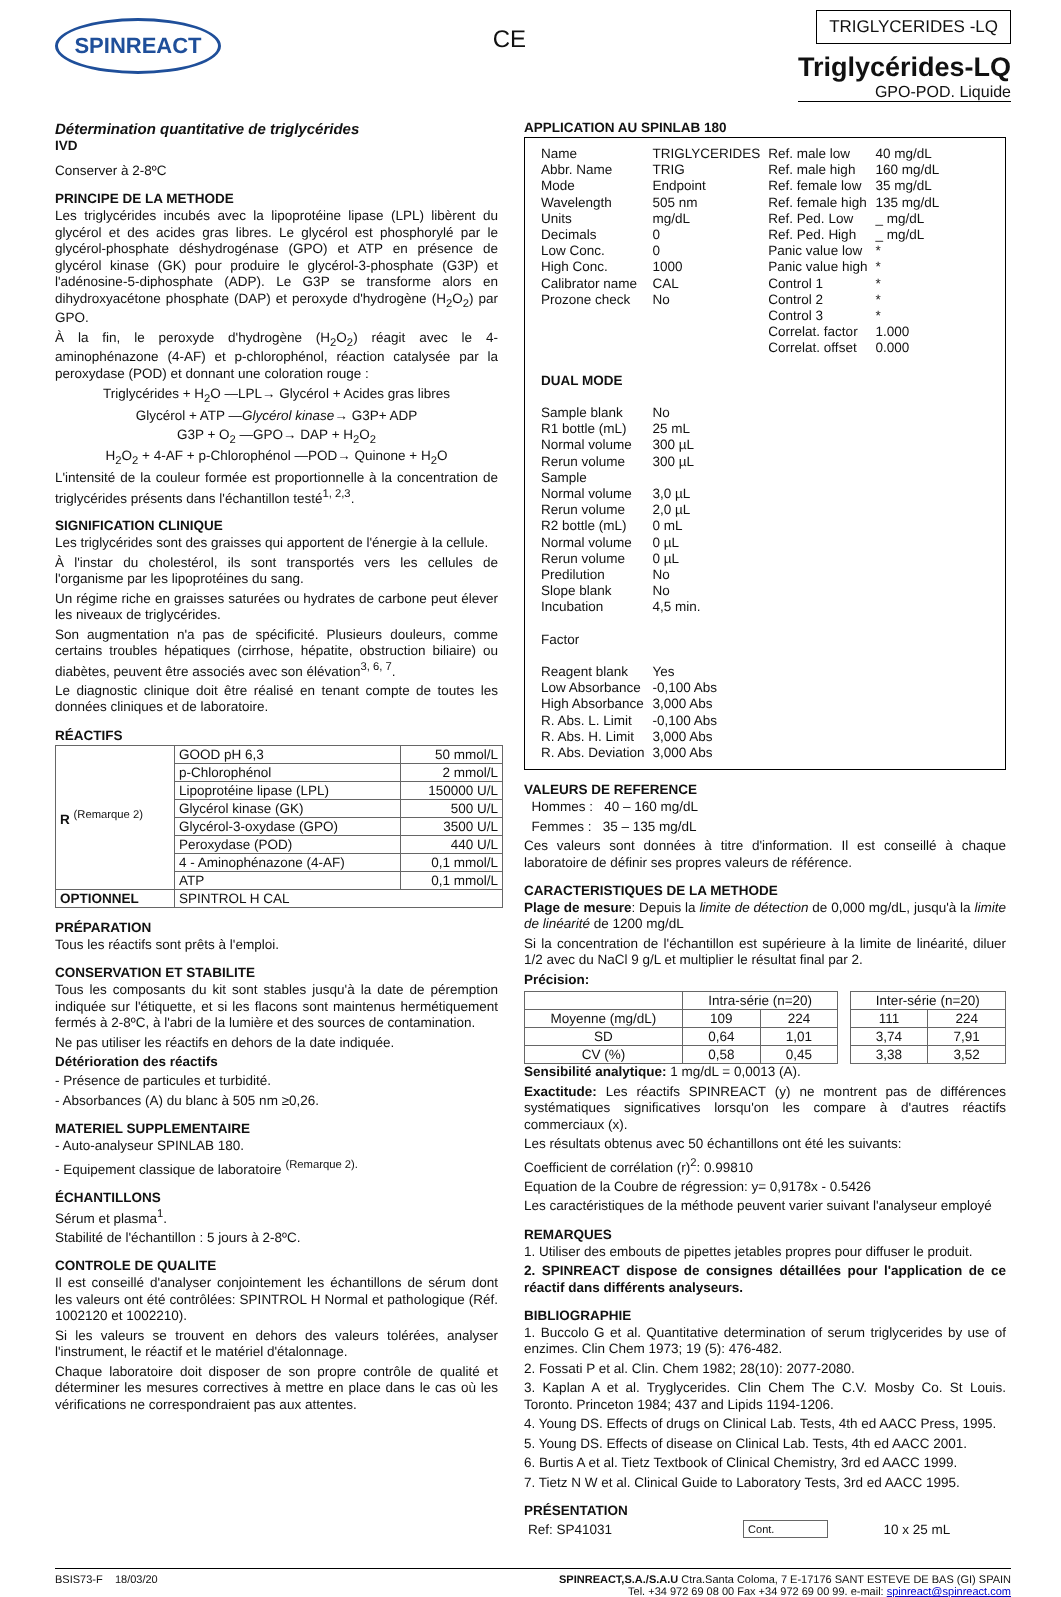SPINREACT
CE
TRIGLYCERIDES -LQ
Triglycérides-LQ
GPO-POD. Liquide
Détermination quantitative de triglycérides
IVD
Conserver à 2-8ºC
PRINCIPE DE LA METHODE
Les triglycérides incubés avec la lipoprotéine lipase (LPL) libèrent du glycérol et des acides gras libres. Le glycérol est phosphorylé par le glycérol-phosphate déshydrogénase (GPO) et ATP en présence de glycérol kinase (GK) pour produire le glycérol-3-phosphate (G3P) et l'adénosine-5-diphosphate (ADP). Le G3P se transforme alors en dihydroxyacétone phosphate (DAP) et peroxyde d'hydrogène (H<sub>2</sub>O<sub>2</sub>) par GPO.
À la fin, le peroxyde d'hydrogène (H<sub>2</sub>O<sub>2</sub>) réagit avec le 4-aminophénazone (4-AF) et p-chlorophénol, réaction catalysée par la peroxydase (POD) et donnant une coloration rouge :
Triglycérides + H<sub>2</sub>O —LPL→ Glycérol + Acides gras libres
Glycérol + ATP —Glycérol kinase→ G3P+ ADP
G3P + O<sub>2</sub> —GPO→ DAP + H<sub>2</sub>O<sub>2</sub>
H<sub>2</sub>O<sub>2</sub> + 4-AF + p-Chlorophénol —POD→ Quinone + H<sub>2</sub>O
L'intensité de la couleur formée est proportionnelle à la concentration de triglycérides présents dans l'échantillon testé<sup>1, 2,3</sup>.
SIGNIFICATION CLINIQUE
Les triglycérides sont des graisses qui apportent de l'énergie à la cellule.
À l'instar du cholestérol, ils sont transportés vers les cellules de l'organisme par les lipoprotéines du sang.
Un régime riche en graisses saturées ou hydrates de carbone peut élever les niveaux de triglycérides.
Son augmentation n'a pas de spécificité. Plusieurs douleurs, comme certains troubles hépatiques (cirrhose, hépatite, obstruction biliaire) ou diabètes, peuvent être associés avec son élévation<sup>3, 6, 7</sup>.
Le diagnostic clinique doit être réalisé en tenant compte de toutes les données cliniques et de laboratoire.
RÉACTIFS
| R <sup>(Remarque 2)</sup> | GOOD pH 6,3 | 50 mmol/L |
| | p-Chlorophénol | 2 mmol/L |
| | Lipoprotéine lipase (LPL) | 150000 U/L |
| | Glycérol kinase (GK) | 500 U/L |
| | Glycérol-3-oxydase (GPO) | 3500 U/L |
| | Peroxydase (POD) | 440 U/L |
| | 4 - Aminophénazone (4-AF) | 0,1 mmol/L |
| | ATP | 0,1 mmol/L |
| OPTIONNEL | SPINTROL H CAL | |
PRÉPARATION
Tous les réactifs sont prêts à l'emploi.
CONSERVATION ET STABILITE
Tous les composants du kit sont stables jusqu'à la date de péremption indiquée sur l'étiquette, et si les flacons sont maintenus hermétiquement fermés à 2-8ºC, à l'abri de la lumière et des sources de contamination.
Ne pas utiliser les réactifs en dehors de la date indiquée.
Détérioration des réactifs
- Présence de particules et turbidité.
- Absorbances (A) du blanc à 505 nm ≥0,26.
MATERIEL SUPPLEMENTAIRE
- Auto-analyseur SPINLAB 180.
- Equipement classique de laboratoire <sup>(Remarque 2).</sup>
ÉCHANTILLONS
Sérum et plasma<sup>1</sup>.
Stabilité de l'échantillon : 5 jours à 2-8ºC.
CONTROLE DE QUALITE
Il est conseillé d'analyser conjointement les échantillons de sérum dont les valeurs ont été contrôlées: SPINTROL H Normal et pathologique (Réf. 1002120 et 1002210).
Si les valeurs se trouvent en dehors des valeurs tolérées, analyser l'instrument, le réactif et le matériel d'étalonnage.
Chaque laboratoire doit disposer de son propre contrôle de qualité et déterminer les mesures correctives à mettre en place dans le cas où les vérifications ne correspondraient pas aux attentes.
APPLICATION AU SPINLAB 180
| Name Abbr. Name Mode Wavelength Units Decimals Low Conc. High Conc. Calibrator name Prozone check | TRIGLYCERIDES TRIG Endpoint 505 nm mg/dL 0 0 1000 CAL No | Ref. male low Ref. male high Ref. female low Ref. female high Ref. Ped. Low Ref. Ped. High Panic value low Panic value high Control 1 Control 2 Control 3 Correlat. factor Correlat. offset | 40 mg/dL 160 mg/dL 35 mg/dL 135 mg/dL _ mg/dL _ mg/dL * * * * * 1.000 0.000 |
| DUAL MODE | | | |
| Sample blank R1 bottle (mL) Normal volume Rerun volume Sample Normal volume Rerun volume R2 bottle (mL) Normal volume Rerun volume Predilution Slope blank Incubation Factor Reagent blank Low Absorbance High Absorbance R. Abs. L. Limit R. Abs. H. Limit R. Abs. Deviation | No 25 mL 300 µL 300 µL 3,0 µL 2,0 µL 0 mL 0 µL 0 µL No No 4,5 min. Yes -0,100 Abs 3,000 Abs -0,100 Abs 3,000 Abs 3,000 Abs | | |
VALEURS DE REFERENCE
Hommes : 40 – 160 mg/dL
Femmes : 35 – 135 mg/dL
Ces valeurs sont données à titre d'information. Il est conseillé à chaque laboratoire de définir ses propres valeurs de référence.
CARACTERISTIQUES DE LA METHODE
Plage de mesure: Depuis la limite de détection de 0,000 mg/dL, jusqu'à la limite de linéarité de 1200 mg/dL
Si la concentration de l'échantillon est supérieure à la limite de linéarité, diluer 1/2 avec du NaCl 9 g/L et multiplier le résultat final par 2.
Précision:
| | Intra-série (n=20) | | | Inter-série (n=20) | |
| Moyenne (mg/dL) | 109 | 224 | | 111 | 224 |
| SD | 0,64 | 1,01 | | 3,74 | 7,91 |
| CV (%) | 0,58 | 0,45 | | 3,38 | 3,52 |
Sensibilité analytique: 1 mg/dL = 0,0013 (A).
Exactitude: Les réactifs SPINREACT (y) ne montrent pas de différences systématiques significatives lorsqu'on les compare à d'autres réactifs commerciaux (x).
Les résultats obtenus avec 50 échantillons ont été les suivants:
Coefficient de corrélation (r)<sup>2</sup>: 0.99810
Equation de la Coubre de régression: y= 0,9178x - 0.5426
Les caractéristiques de la méthode peuvent varier suivant l'analyseur employé
REMARQUES
1. Utiliser des embouts de pipettes jetables propres pour diffuser le produit.
2. SPINREACT dispose de consignes détaillées pour l'application de ce réactif dans différents analyseurs.
BIBLIOGRAPHIE
1. Buccolo G et al. Quantitative determination of serum triglycerides by use of enzimes. Clin Chem 1973; 19 (5): 476-482.
2. Fossati P et al. Clin. Chem 1982; 28(10): 2077-2080.
3. Kaplan A et al. Tryglycerides. Clin Chem The C.V. Mosby Co. St Louis. Toronto. Princeton 1984; 437 and Lipids 1194-1206.
4. Young DS. Effects of drugs on Clinical Lab. Tests, 4th ed AACC Press, 1995.
5. Young DS. Effects of disease on Clinical Lab. Tests, 4th ed AACC 2001.
6. Burtis A et al. Tietz Textbook of Clinical Chemistry, 3rd ed AACC 1999.
7. Tietz N W et al. Clinical Guide to Laboratory Tests, 3rd ed AACC 1995.
PRÉSENTATION
| Ref: SP41031 | Cont. | 10 x 25 mL |
BSIS73-F 18/03/20 SPINREACT,S.A./S.A.U Ctra.Santa Coloma, 7 E-17176 SANT ESTEVE DE BAS (GI) SPAIN
Tel. +34 972 69 08 00 Fax +34 972 69 00 99. e-mail: spinreact@spinreact.com